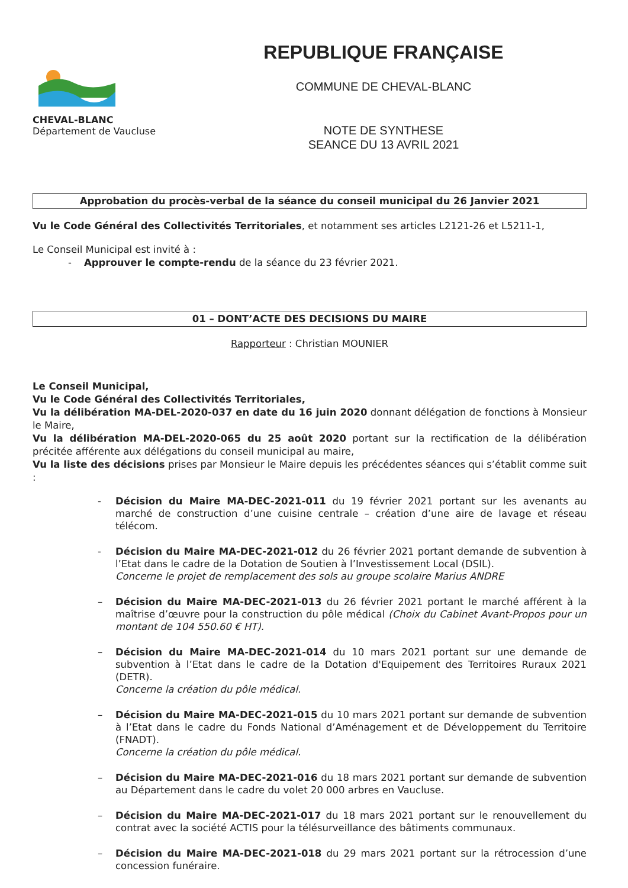CHEVAL-BLANC
Département de Vaucluse
REPUBLIQUE FRANÇAISE
COMMUNE DE CHEVAL-BLANC
NOTE DE SYNTHESE
SEANCE DU 13 AVRIL 2021
Approbation du procès-verbal de la séance du conseil municipal du 26 Janvier 2021
Vu le Code Général des Collectivités Territoriales, et notamment ses articles L2121-26 et L5211-1,
Le Conseil Municipal est invité à :
- Approuver le compte-rendu de la séance du 23 février 2021.
01 – DONT’ACTE DES DECISIONS DU MAIRE
Rapporteur : Christian MOUNIER
Le Conseil Municipal,
Vu le Code Général des Collectivités Territoriales,
Vu la délibération MA-DEL-2020-037 en date du 16 juin 2020 donnant délégation de fonctions à Monsieur le Maire,
Vu la délibération MA-DEL-2020-065 du 25 août 2020 portant sur la rectification de la délibération précitée afférente aux délégations du conseil municipal au maire,
Vu la liste des décisions prises par Monsieur le Maire depuis les précédentes séances qui s’établit comme suit :
- Décision du Maire MA-DEC-2021-011 du 19 février 2021 portant sur les avenants au marché de construction d’une cuisine centrale – création d’une aire de lavage et réseau télécom.
- Décision du Maire MA-DEC-2021-012 du 26 février 2021 portant demande de subvention à l’Etat dans le cadre de la Dotation de Soutien à l’Investissement Local (DSIL).
Concerne le projet de remplacement des sols au groupe scolaire Marius ANDRE
– Décision du Maire MA-DEC-2021-013 du 26 février 2021 portant le marché afférent à la maîtrise d’œuvre pour la construction du pôle médical (Choix du Cabinet Avant-Propos pour un montant de 104 550.60 € HT).
– Décision du Maire MA-DEC-2021-014 du 10 mars 2021 portant sur une demande de subvention à l’Etat dans le cadre de la Dotation d'Equipement des Territoires Ruraux 2021 (DETR).
Concerne la création du pôle médical.
– Décision du Maire MA-DEC-2021-015 du 10 mars 2021 portant sur demande de subvention à l’Etat dans le cadre du Fonds National d’Aménagement et de Développement du Territoire (FNADT).
Concerne la création du pôle médical.
– Décision du Maire MA-DEC-2021-016 du 18 mars 2021 portant sur demande de subvention au Département dans le cadre du volet 20 000 arbres en Vaucluse.
– Décision du Maire MA-DEC-2021-017 du 18 mars 2021 portant sur le renouvellement du contrat avec la société ACTIS pour la télésurveillance des bâtiments communaux.
– Décision du Maire MA-DEC-2021-018 du 29 mars 2021 portant sur la rétrocession d’une concession funéraire.